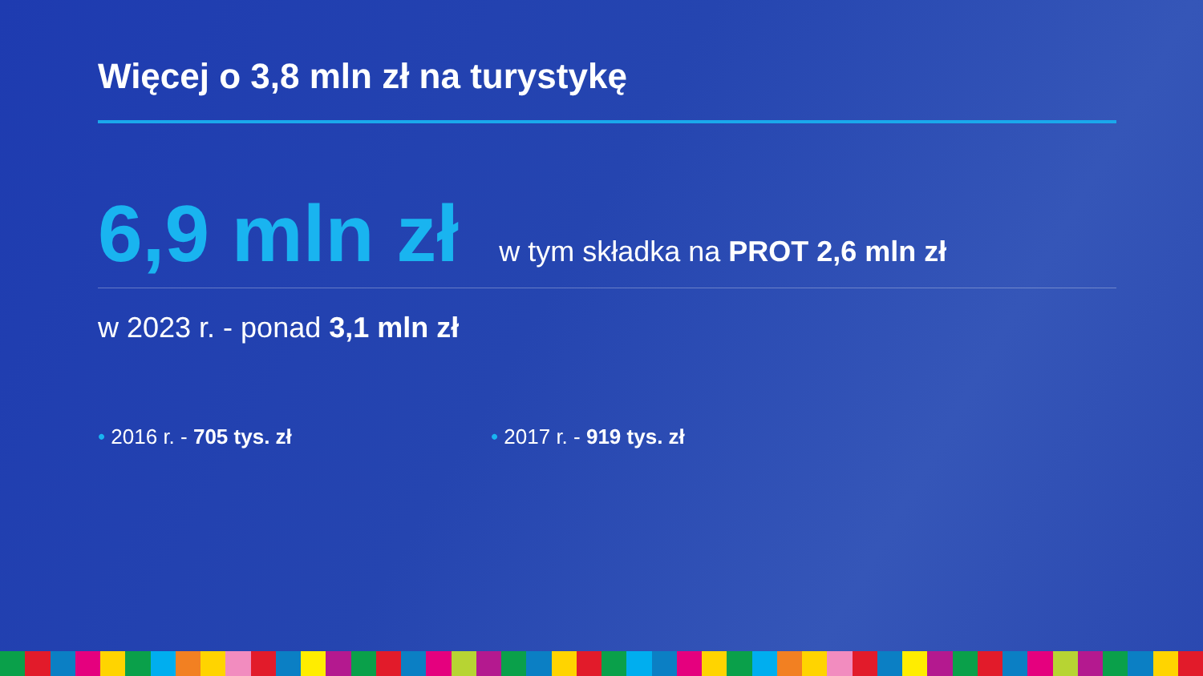Więcej o 3,8 mln zł na turystykę
6,9 mln zł w tym składka na PROT 2,6 mln zł
w 2023 r. - ponad 3,1 mln zł
• 2016 r. - 705 tys. zł • 2017 r. - 919 tys. zł